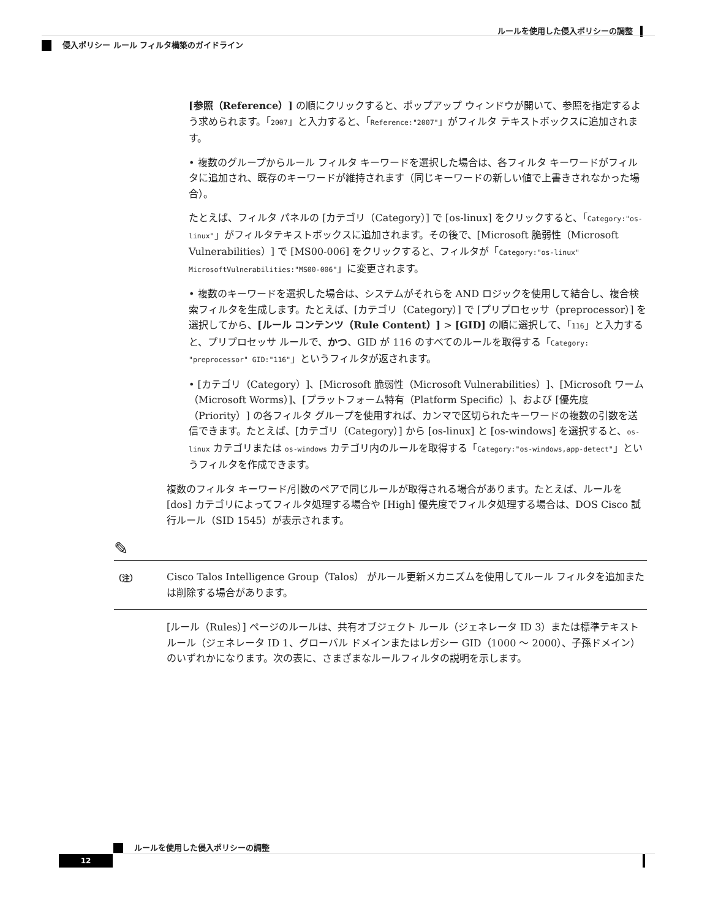ルールを使用した侵入ポリシーの調整
侵入ポリシー ルール フィルタ構築のガイドライン
[参照（Reference）] の順にクリックすると、ポップアップ ウィンドウが開いて、参照を指定するよう求められます。「2007」と入力すると、「Reference:"2007"」がフィルタ テキストボックスに追加されます。
• 複数のグループからルール フィルタ キーワードを選択した場合は、各フィルタ キーワードがフィルタに追加され、既存のキーワードが維持されます（同じキーワードの新しい値で上書きされなかった場合）。
たとえば、フィルタ パネルの [カテゴリ（Category）] で [os-linux] をクリックすると、「Category:"os-linux"」がフィルタテキストボックスに追加されます。その後で、[Microsoft 脆弱性（Microsoft Vulnerabilities）] で [MS00-006] をクリックすると、フィルタが「Category:"os-linux" MicrosoftVulnerabilities:"MS00-006"」に変更されます。
• 複数のキーワードを選択した場合は、システムがそれらを AND ロジックを使用して結合し、複合検索フィルタを生成します。たとえば、[カテゴリ（Category）] で [プリプロセッサ（preprocessor）] を選択してから、[ルール コンテンツ（Rule Content）] > [GID] の順に選択して、「116」と入力すると、プリプロセッサ ルールで、かつ、GID が 116 のすべてのルールを取得する「Category: "preprocessor" GID:"116"」というフィルタが返されます。
• [カテゴリ（Category）]、[Microsoft 脆弱性（Microsoft Vulnerabilities）]、[Microsoft ワーム（Microsoft Worms）]、[プラットフォーム特有（Platform Specific）]、および [優先度（Priority）] の各フィルタ グループを使用すれば、カンマで区切られたキーワードの複数の引数を送信できます。たとえば、[カテゴリ（Category）] から [os-linux] と [os-windows] を選択すると、os-linux カテゴリまたは os-windows カテゴリ内のルールを取得する「Category:"os-windows,app-detect"」というフィルタを作成できます。
複数のフィルタ キーワード/引数のペアで同じルールが取得される場合があります。たとえば、ルールを [dos] カテゴリによってフィルタ処理する場合や [High] 優先度でフィルタ処理する場合は、DOS Cisco 試行ルール（SID 1545）が表示されます。
✎
（注）
Cisco Talos Intelligence Group（Talos） がルール更新メカニズムを使用してルール フィルタを追加または削除する場合があります。
[ルール（Rules）] ページのルールは、共有オブジェクト ルール（ジェネレータ ID 3）または標準テキスト ルール（ジェネレータ ID 1、グローバル ドメインまたはレガシー GID（1000 ～ 2000）、子孫ドメイン）のいずれかになります。次の表に、さまざまなルールフィルタの説明を示します。
ルールを使用した侵入ポリシーの調整
12